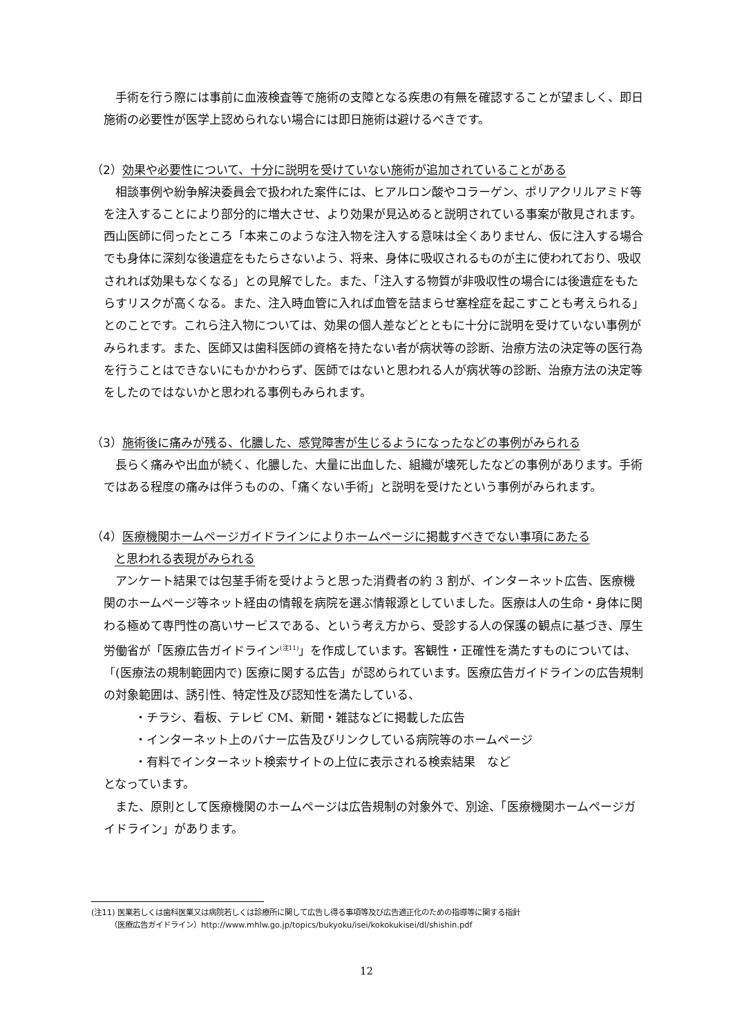手術を行う際には事前に血液検査等で施術の支障となる疾患の有無を確認することが望ましく、即日施術の必要性が医学上認められない場合には即日施術は避けるべきです。
（2）効果や必要性について、十分に説明を受けていない施術が追加されていることがある
相談事例や紛争解決委員会で扱われた案件には、ヒアルロン酸やコラーゲン、ポリアクリルアミド等を注入することにより部分的に増大させ、より効果が見込めると説明されている事案が散見されます。西山医師に伺ったところ「本来このような注入物を注入する意味は全くありません、仮に注入する場合でも身体に深刻な後遺症をもたらさないよう、将来、身体に吸収されるものが主に使われており、吸収されれば効果もなくなる」との見解でした。また、「注入する物質が非吸収性の場合には後遺症をもたらすリスクが高くなる。また、注入時血管に入れば血管を詰まらせ塞栓症を起こすことも考えられる」とのことです。これら注入物については、効果の個人差などとともに十分に説明を受けていない事例がみられます。また、医師又は歯科医師の資格を持たない者が病状等の診断、治療方法の決定等の医行為を行うことはできないにもかかわらず、医師ではないと思われる人が病状等の診断、治療方法の決定等をしたのではないかと思われる事例もみられます。
（3）施術後に痛みが残る、化膿した、感覚障害が生じるようになったなどの事例がみられる
長らく痛みや出血が続く、化膿した、大量に出血した、組織が壊死したなどの事例があります。手術ではある程度の痛みは伴うものの、「痛くない手術」と説明を受けたという事例がみられます。
（4）医療機関ホームページガイドラインによりホームページに掲載すべきでない事項にあたる
　　と思われる表現がみられる
アンケート結果では包茎手術を受けようと思った消費者の約 3 割が、インターネット広告、医療機関のホームページ等ネット経由の情報を病院を選ぶ情報源としていました。医療は人の生命・身体に関わる極めて専門性の高いサービスである、という考え方から、受診する人の保護の観点に基づき、厚生労働省が「医療広告ガイドライン<sup>(注11)</sup>」を作成しています。客観性・正確性を満たすものについては、「(医療法の規制範囲内で) 医療に関する広告」が認められています。医療広告ガイドラインの広告規制の対象範囲は、誘引性、特定性及び認知性を満たしている、
・チラシ、看板、テレビ CM、新聞・雑誌などに掲載した広告
・インターネット上のバナー広告及びリンクしている病院等のホームページ
・有料でインターネット検索サイトの上位に表示される検索結果　など
となっています。
また、原則として医療機関のホームページは広告規制の対象外で、別途、「医療機関ホームページガイドライン」があります。
(注11) 医業若しくは歯科医業又は病院若しくは診療所に関して広告し得る事項等及び広告適正化のための指導等に関する指針
　　　（医療広告ガイドライン）http://www.mhlw.go.jp/topics/bukyoku/isei/kokokukisei/dl/shishin.pdf
12